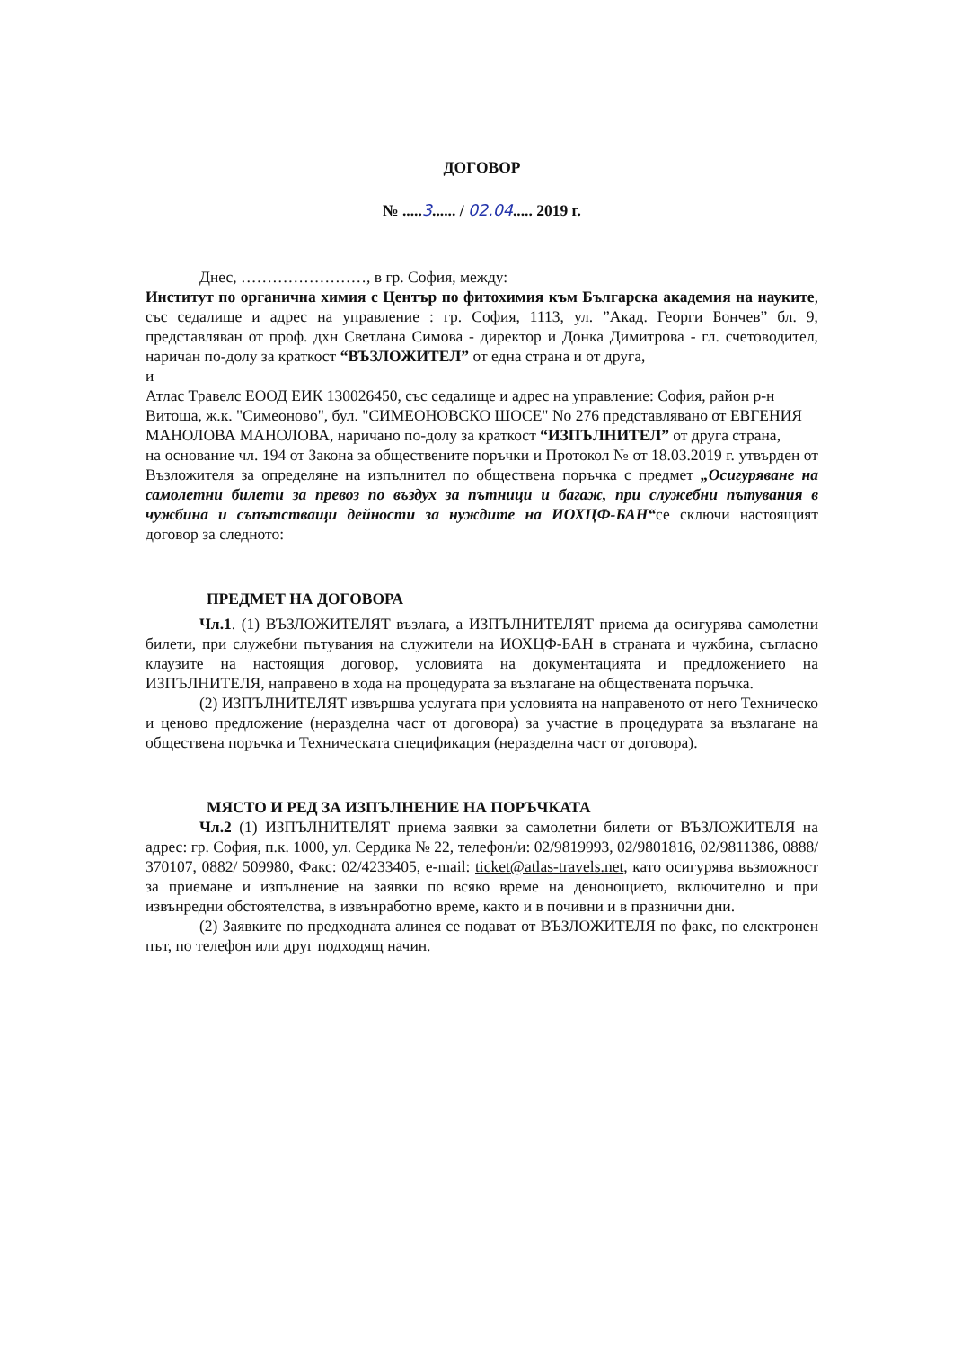ДОГОВОР
№ .....3...... / 02.04..... 2019 г.
Днес, ……………………, в гр. София, между:
Институт по органична химия с Център по фитохимия към Българска академия на науките, със седалище и адрес на управление : гр. София, 1113, ул. ”Акад. Георги Бончев” бл. 9, представляван от проф. дхн Светлана Симова - директор и Донка Димитрова - гл. счетоводител, наричан по-долу за краткост “ВЪЗЛОЖИТЕЛ” от една страна и от друга,
и
Атлас Травелс ЕООД ЕИК 130026450, със седалище и адрес на управление: София, район р-н Витоша, ж.к. "Симеоново", бул. "СИМЕОНОВСКО ШОСЕ" No 276 представлявано от ЕВГЕНИЯ МАНОЛОВА МАНОЛОВА, наричано по-долу за краткост “ИЗПЪЛНИТЕЛ” от друга страна,
на основание чл. 194 от Закона за обществените поръчки и Протокол № от 18.03.2019 г. утвърден от Възложителя за определяне на изпълнител по обществена поръчка с предмет „Осигуряване на самолетни билети за превоз по въздух за пътници и багаж, при служебни пътувания в чужбина и съпътстващи дейности за нуждите на ИОХЦФ-БАН“се сключи настоящият договор за следното:
ПРЕДМЕТ НА ДОГОВОРА
Чл.1. (1) ВЪЗЛОЖИТЕЛЯТ възлага, а ИЗПЪЛНИТЕЛЯТ приема да осигурява самолетни билети, при служебни пътувания на служители на ИОХЦФ-БАН в страната и чужбина, съгласно клаузите на настоящия договор, условията на документацията и предложението на ИЗПЪЛНИТЕЛЯ, направено в хода на процедурата за възлагане на обществената поръчка.
(2) ИЗПЪЛНИТЕЛЯТ извършва услугата при условията на направеното от него Техническо и ценово предложение (неразделна част от договора) за участие в процедурата за възлагане на обществена поръчка и Техническата спецификация (неразделна част от договора).
МЯСТО И РЕД ЗА ИЗПЪЛНЕНИЕ НА ПОРЪЧКАТА
Чл.2 (1) ИЗПЪЛНИТЕЛЯТ приема заявки за самолетни билети от ВЪЗЛОЖИТЕЛЯ на адрес: гр. София, п.к. 1000, ул. Сердика № 22, телефон/и: 02/9819993, 02/9801816, 02/9811386, 0888/ 370107, 0882/ 509980, Факс: 02/4233405, e-mail: ticket@atlas-travels.net, като осигурява възможност за приемане и изпълнение на заявки по всяко време на денонощието, включително и при извънредни обстоятелства, в извънработно време, както и в почивни и в празнични дни.
(2) Заявките по предходната алинея се подават от ВЪЗЛОЖИТЕЛЯ по факс, по електронен път, по телефон или друг подходящ начин.